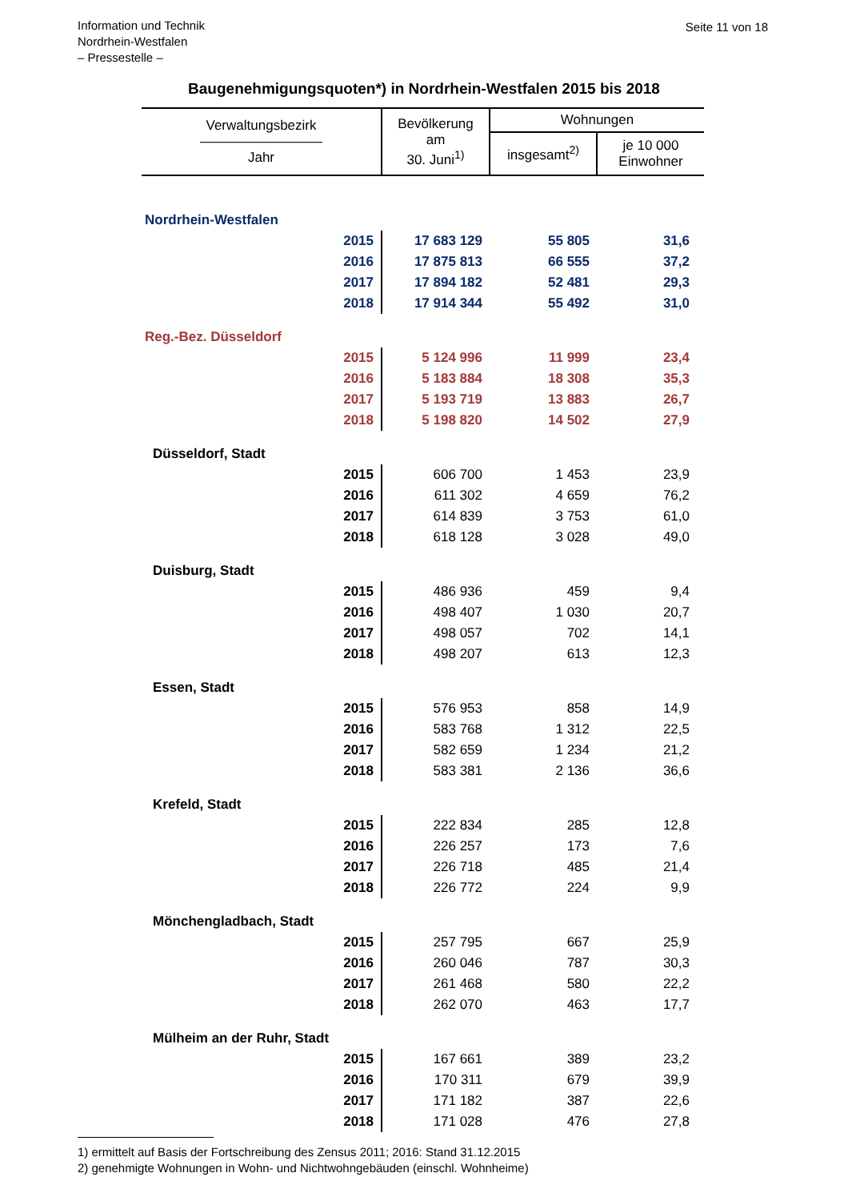Information und Technik
Nordrhein-Westfalen
– Pressestelle –
Seite 11 von 18
Baugenehmigungsquoten*) in Nordrhein-Westfalen 2015 bis 2018
| Verwaltungsbezirk ————————— Jahr | Bevölkerung am 30. Juni<sup>1)</sup> | Wohnungen | |
| --- | --- | --- | --- |
| | | insgesamt<sup>2)</sup> | je 10 000 Einwohner |
| Nordrhein-Westfalen | | | |
| 2015 | 17 683 129 | 55 805 | 31,6 |
| 2016 | 17 875 813 | 66 555 | 37,2 |
| 2017 | 17 894 182 | 52 481 | 29,3 |
| 2018 | 17 914 344 | 55 492 | 31,0 |
| Reg.-Bez. Düsseldorf | | | |
| 2015 | 5 124 996 | 11 999 | 23,4 |
| 2016 | 5 183 884 | 18 308 | 35,3 |
| 2017 | 5 193 719 | 13 883 | 26,7 |
| 2018 | 5 198 820 | 14 502 | 27,9 |
| Düsseldorf, Stadt | | | |
| 2015 | 606 700 | 1 453 | 23,9 |
| 2016 | 611 302 | 4 659 | 76,2 |
| 2017 | 614 839 | 3 753 | 61,0 |
| 2018 | 618 128 | 3 028 | 49,0 |
| Duisburg, Stadt | | | |
| 2015 | 486 936 | 459 | 9,4 |
| 2016 | 498 407 | 1 030 | 20,7 |
| 2017 | 498 057 | 702 | 14,1 |
| 2018 | 498 207 | 613 | 12,3 |
| Essen, Stadt | | | |
| 2015 | 576 953 | 858 | 14,9 |
| 2016 | 583 768 | 1 312 | 22,5 |
| 2017 | 582 659 | 1 234 | 21,2 |
| 2018 | 583 381 | 2 136 | 36,6 |
| Krefeld, Stadt | | | |
| 2015 | 222 834 | 285 | 12,8 |
| 2016 | 226 257 | 173 | 7,6 |
| 2017 | 226 718 | 485 | 21,4 |
| 2018 | 226 772 | 224 | 9,9 |
| Mönchengladbach, Stadt | | | |
| 2015 | 257 795 | 667 | 25,9 |
| 2016 | 260 046 | 787 | 30,3 |
| 2017 | 261 468 | 580 | 22,2 |
| 2018 | 262 070 | 463 | 17,7 |
| Mülheim an der Ruhr, Stadt | | | |
| 2015 | 167 661 | 389 | 23,2 |
| 2016 | 170 311 | 679 | 39,9 |
| 2017 | 171 182 | 387 | 22,6 |
| 2018 | 171 028 | 476 | 27,8 |
1) ermittelt auf Basis der Fortschreibung des Zensus 2011; 2016: Stand 31.12.2015
2) genehmigte Wohnungen in Wohn- und Nichtwohngebäuden (einschl. Wohnheime)